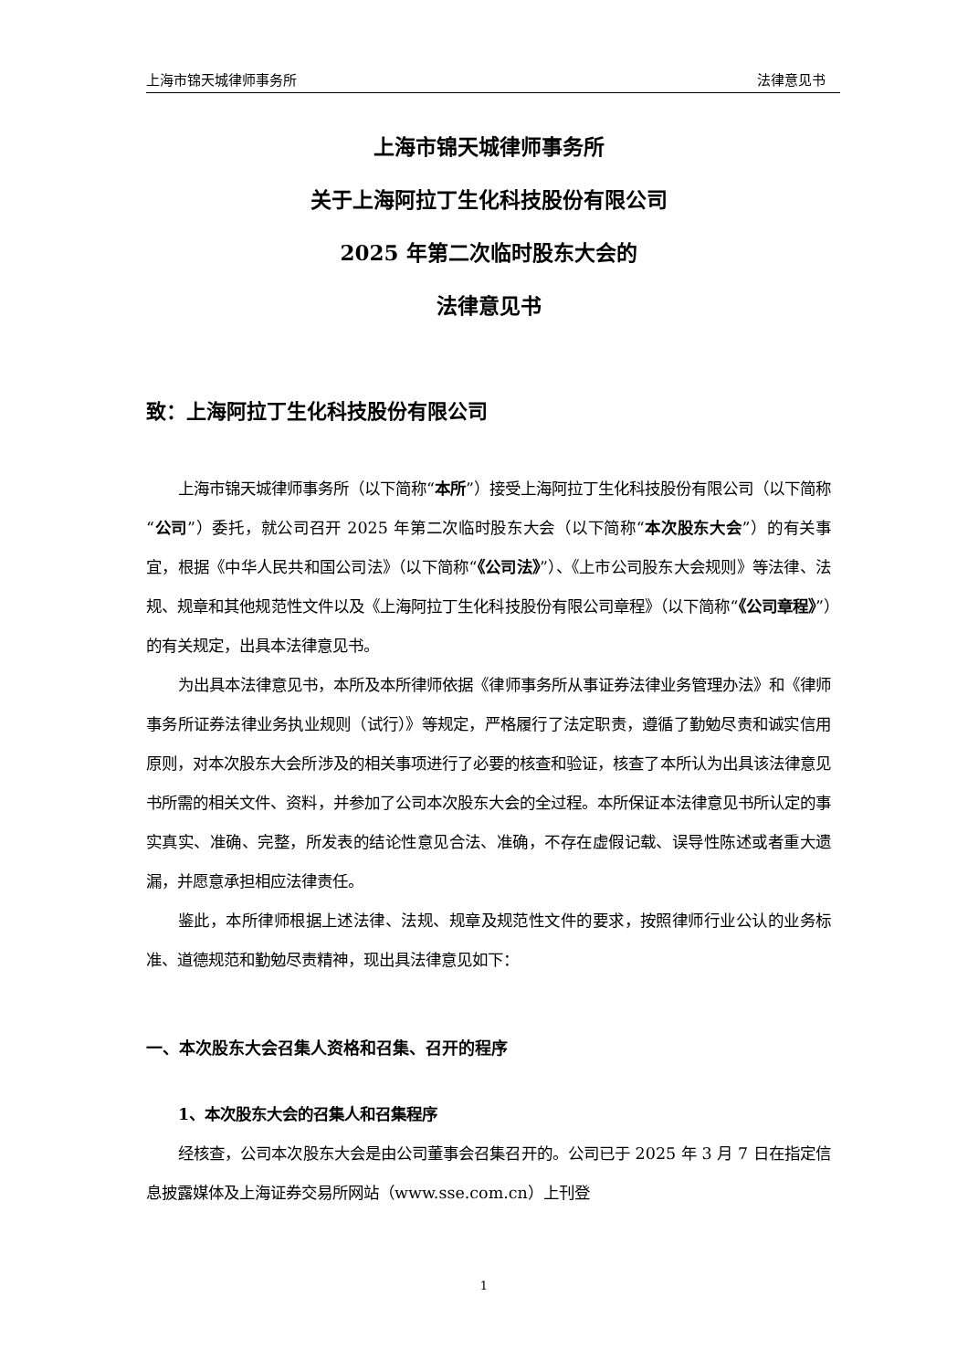上海市锦天城律师事务所 法律意见书
上海市锦天城律师事务所
关于上海阿拉丁生化科技股份有限公司
2025 年第二次临时股东大会的
法律意见书
致：上海阿拉丁生化科技股份有限公司
上海市锦天城律师事务所（以下简称“本所”）接受上海阿拉丁生化科技股份有限公司（以下简称“公司”）委托，就公司召开 2025 年第二次临时股东大会（以下简称“本次股东大会”）的有关事宜，根据《中华人民共和国公司法》（以下简称“《公司法》”）、《上市公司股东大会规则》等法律、法规、规章和其他规范性文件以及《上海阿拉丁生化科技股份有限公司章程》（以下简称“《公司章程》”）的有关规定，出具本法律意见书。
为出具本法律意见书，本所及本所律师依据《律师事务所从事证券法律业务管理办法》和《律师事务所证券法律业务执业规则（试行）》等规定，严格履行了法定职责，遵循了勤勉尽责和诚实信用原则，对本次股东大会所涉及的相关事项进行了必要的核查和验证，核查了本所认为出具该法律意见书所需的相关文件、资料，并参加了公司本次股东大会的全过程。本所保证本法律意见书所认定的事实真实、准确、完整，所发表的结论性意见合法、准确，不存在虚假记载、误导性陈述或者重大遗漏，并愿意承担相应法律责任。
鉴此，本所律师根据上述法律、法规、规章及规范性文件的要求，按照律师行业公认的业务标准、道德规范和勤勉尽责精神，现出具法律意见如下：
一、本次股东大会召集人资格和召集、召开的程序
1、本次股东大会的召集人和召集程序
经核查，公司本次股东大会是由公司董事会召集召开的。公司已于 2025 年 3 月 7 日在指定信息披露媒体及上海证券交易所网站（www.sse.com.cn）上刊登
1